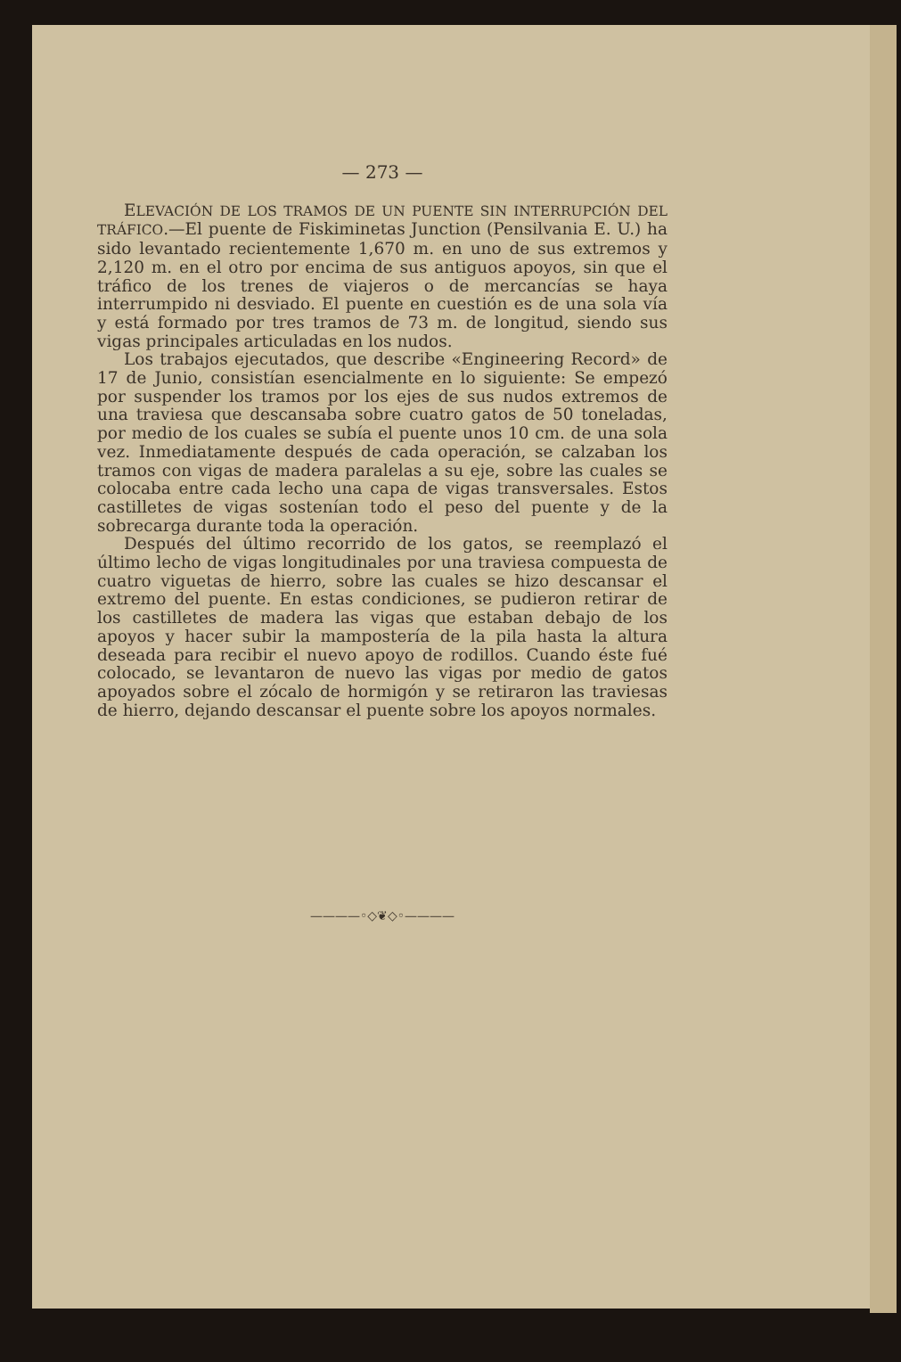— 273 —
ELEVACIÓN DE LOS TRAMOS DE UN PUENTE SIN INTERRUPCIÓN DEL TRÁFICO.—El puente de Fiskiminetas Junction (Pensilvania E. U.) ha sido levantado recientemente 1,670 m. en uno de sus extremos y 2,120 m. en el otro por encima de sus antiguos apoyos, sin que el tráfico de los trenes de viajeros o de mercancías se haya interrumpido ni desviado. El puente en cuestión es de una sola vía y está formado por tres tramos de 73 m. de longitud, siendo sus vigas principales articuladas en los nudos.
Los trabajos ejecutados, que describe «Engineering Record» de 17 de Junio, consistían esencialmente en lo siguiente: Se empezó por suspender los tramos por los ejes de sus nudos extremos de una traviesa que descansaba sobre cuatro gatos de 50 toneladas, por medio de los cuales se subía el puente unos 10 cm. de una sola vez. Inmediatamente después de cada operación, se calzaban los tramos con vigas de madera paralelas a su eje, sobre las cuales se colocaba entre cada lecho una capa de vigas transversales. Estos castilletes de vigas sostenían todo el peso del puente y de la sobrecarga durante toda la operación.
Después del último recorrido de los gatos, se reemplazó el último lecho de vigas longitudinales por una traviesa compuesta de cuatro viguetas de hierro, sobre las cuales se hizo descansar el extremo del puente. En estas condiciones, se pudieron retirar de los castilletes de madera las vigas que estaban debajo de los apoyos y hacer subir la mampostería de la pila hasta la altura deseada para recibir el nuevo apoyo de rodillos. Cuando éste fué colocado, se levantaron de nuevo las vigas por medio de gatos apoyados sobre el zócalo de hormigón y se retiraron las traviesas de hierro, dejando descansar el puente sobre los apoyos normales.
————◦◇❦◇◦————